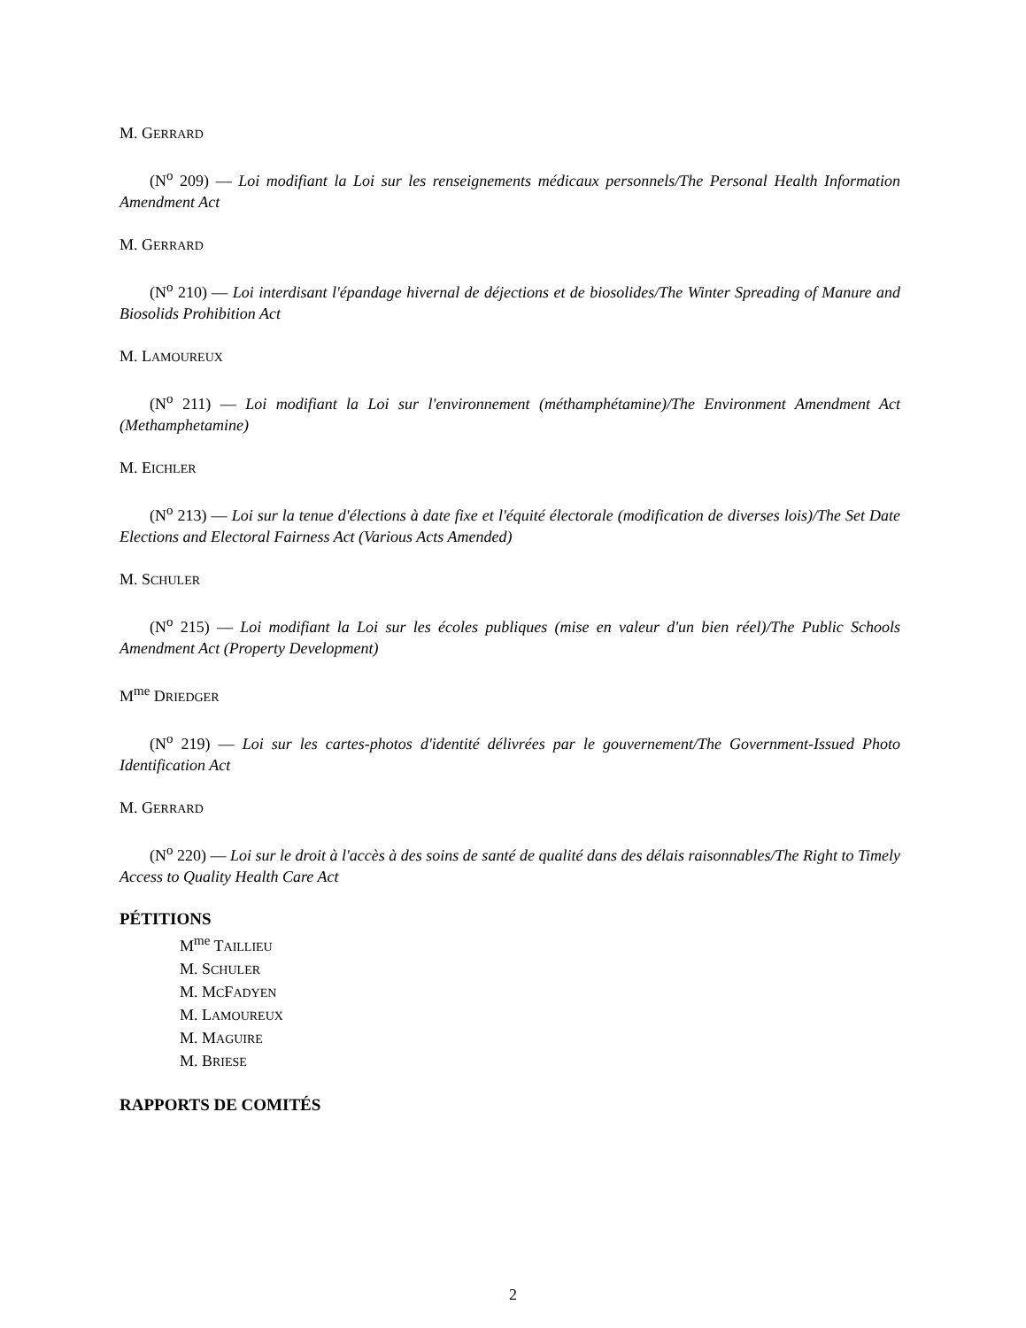M. GERRARD
(N<sup>o</sup> 209) — Loi modifiant la Loi sur les renseignements médicaux personnels/The Personal Health Information Amendment Act
M. GERRARD
(N<sup>o</sup> 210) — Loi interdisant l'épandage hivernal de déjections et de biosolides/The Winter Spreading of Manure and Biosolids Prohibition Act
M. LAMOUREUX
(N<sup>o</sup> 211) — Loi modifiant la Loi sur l'environnement (méthamphétamine)/The Environment Amendment Act (Methamphetamine)
M. EICHLER
(N<sup>o</sup> 213) — Loi sur la tenue d'élections à date fixe et l'équité électorale (modification de diverses lois)/The Set Date Elections and Electoral Fairness Act (Various Acts Amended)
M. SCHULER
(N<sup>o</sup> 215) — Loi modifiant la Loi sur les écoles publiques (mise en valeur d'un bien réel)/The Public Schools Amendment Act (Property Development)
M<sup>me</sup> DRIEDGER
(N<sup>o</sup> 219) — Loi sur les cartes-photos d'identité délivrées par le gouvernement/The Government-Issued Photo Identification Act
M. GERRARD
(N<sup>o</sup> 220) — Loi sur le droit à l'accès à des soins de santé de qualité dans des délais raisonnables/The Right to Timely Access to Quality Health Care Act
PÉTITIONS
M<sup>me</sup> TAILLIEU
M. SCHULER
M. MCFADYEN
M. LAMOUREUX
M. MAGUIRE
M. BRIESE
RAPPORTS DE COMITÉS
2